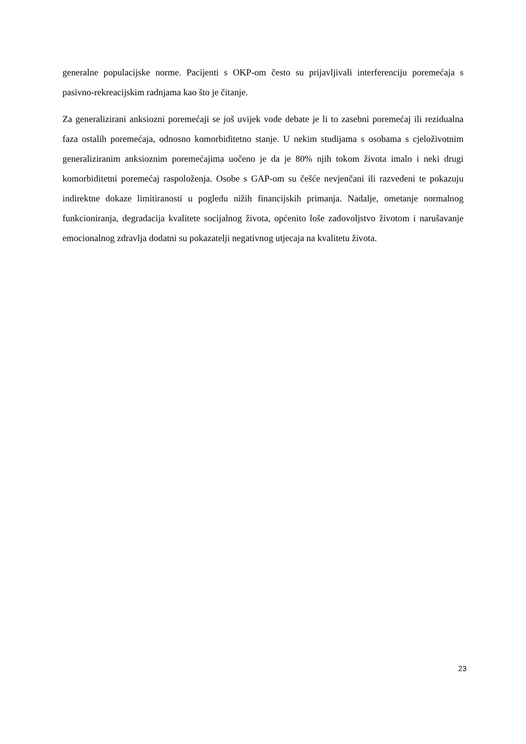generalne populacijske norme. Pacijenti s OKP-om često su prijavljivali interferenciju poremećaja s pasivno-rekreacijskim radnjama kao što je čitanje.
Za generalizirani anksiozni poremećaji se još uvijek vode debate je li to zasebni poremećaj ili rezidualna faza ostalih poremećaja, odnosno komorbiditetno stanje. U nekim studijama s osobama s cjeloživotnim generaliziranim anksioznim poremećajima uočeno je da je 80% njih tokom života imalo i neki drugi komorbiditetni poremećaj raspoloženja. Osobe s GAP-om su češće nevjenčani ili razvedeni te pokazuju indirektne dokaze limitiranosti u pogledu nižih financijskih primanja. Nadalje, ometanje normalnog funkcioniranja, degradacija kvalitete socijalnog života, općenito loše zadovoljstvo životom i narušavanje emocionalnog zdravlja dodatni su pokazatelji negativnog utjecaja na kvalitetu života.
23